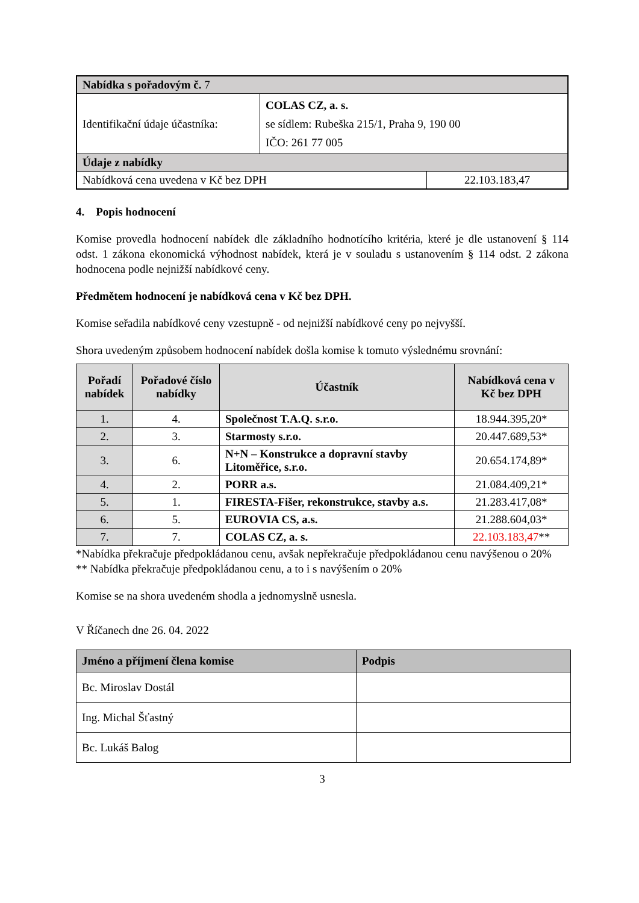| Nabídka s pořadovým č. 7 | | |
| --- | --- | --- |
| Identifikační údaje účastníka: | COLAS CZ, a. s. se sídlem: Rubeška 215/1, Praha 9, 190 00 IČO: 261 77 005 | |
| Údaje z nabídky | | |
| Nabídková cena uvedena v Kč bez DPH | | 22.103.183,47 |
4. Popis hodnocení
Komise provedla hodnocení nabídek dle základního hodnotícího kritéria, které je dle ustanovení § 114 odst. 1 zákona ekonomická výhodnost nabídek, která je v souladu s ustanovením § 114 odst. 2 zákona hodnocena podle nejnižší nabídkové ceny.
Předmětem hodnocení je nabídková cena v Kč bez DPH.
Komise seřadila nabídkové ceny vzestupně - od nejnižší nabídkové ceny po nejvyšší.
Shora uvedeným způsobem hodnocení nabídek došla komise k tomuto výslednému srovnání:
| Pořadí nabídek | Pořadové číslo nabídky | Účastník | Nabídková cena v Kč bez DPH |
| --- | --- | --- | --- |
| 1. | 4. | Společnost T.A.Q. s.r.o. | 18.944.395,20* |
| 2. | 3. | Starmosty s.r.o. | 20.447.689,53* |
| 3. | 6. | N+N – Konstrukce a dopravní stavby Litoměřice, s.r.o. | 20.654.174,89* |
| 4. | 2. | PORR a.s. | 21.084.409,21* |
| 5. | 1. | FIRESTA-Fišer, rekonstrukce, stavby a.s. | 21.283.417,08* |
| 6. | 5. | EUROVIA CS, a.s. | 21.288.604,03* |
| 7. | 7. | COLAS CZ, a. s. | 22.103.183,47 ** |
*Nabídka překračuje předpokládanou cenu, avšak nepřekračuje předpokládanou cenu navýšenou o 20%
** Nabídka překračuje předpokládanou cenu, a to i s navýšením o 20%
Komise se na shora uvedeném shodla a jednomyslně usnesla.
V Říčanech dne 26. 04. 2022
| Jméno a příjmení člena komise | Podpis |
| --- | --- |
| Bc. Miroslav Dostál | |
| Ing. Michal Šťastný | |
| Bc. Lukáš Balog | |
3